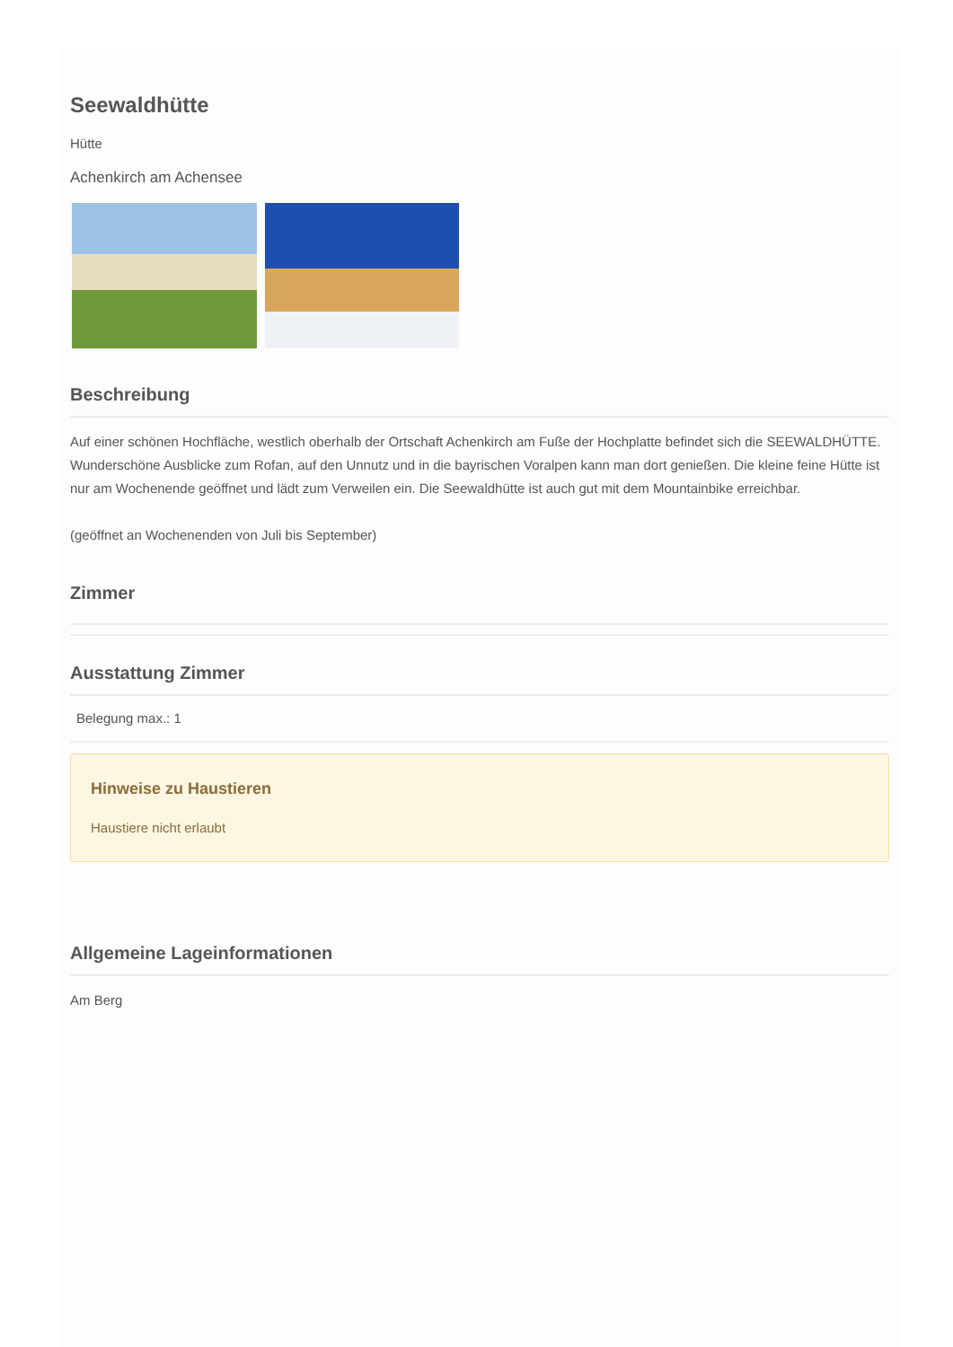Seewaldhütte
Hütte
Achenkirch am Achensee
Beschreibung
Auf einer schönen Hochfläche, westlich oberhalb der Ortschaft Achenkirch am Fuße der Hochplatte befindet sich die SEEWALDHÜTTE.
Wunderschöne Ausblicke zum Rofan, auf den Unnutz und in die bayrischen Voralpen kann man dort genießen. Die kleine feine Hütte ist nur am Wochenende geöffnet und lädt zum Verweilen ein. Die Seewaldhütte ist auch gut mit dem Mountainbike erreichbar.
(geöffnet an Wochenenden von Juli bis September)
Zimmer
Ausstattung Zimmer
Belegung max.: 1
Hinweise zu Haustieren
Haustiere nicht erlaubt
Allgemeine Lageinformationen
Am Berg